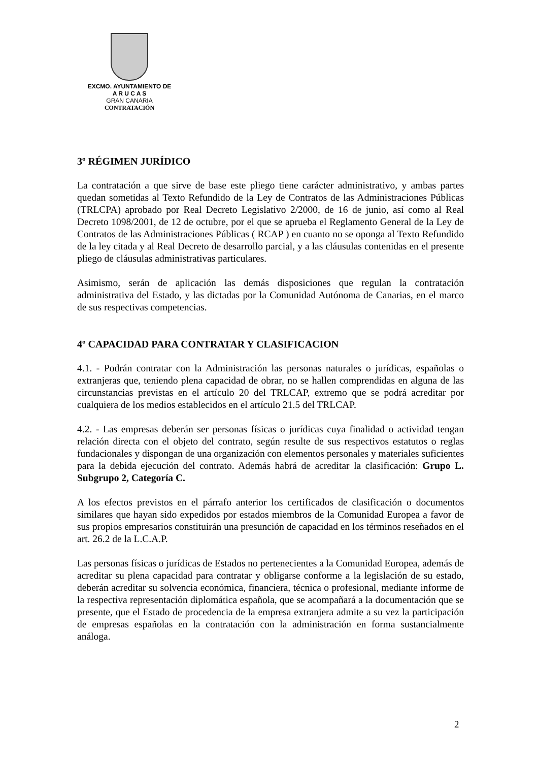EXCMO. AYUNTAMIENTO DE
A R U C A S
GRAN CANARIA
CONTRATACIÓN
3º RÉGIMEN JURÍDICO
La contratación a que sirve de base este pliego tiene carácter administrativo, y ambas partes quedan sometidas al Texto Refundido de la Ley de Contratos de las Administraciones Públicas (TRLCPA) aprobado por Real Decreto Legislativo 2/2000, de 16 de junio, así como al Real Decreto 1098/2001, de 12 de octubre, por el que se aprueba el Reglamento General de la Ley de Contratos de las Administraciones Públicas ( RCAP ) en cuanto no se oponga al Texto Refundido de la ley citada y al Real Decreto de desarrollo parcial, y a las cláusulas contenidas en el presente pliego de cláusulas administrativas particulares.
Asimismo, serán de aplicación las demás disposiciones que regulan la contratación administrativa del Estado, y las dictadas por la Comunidad Autónoma de Canarias, en el marco de sus respectivas competencias.
4º CAPACIDAD PARA CONTRATAR Y CLASIFICACION
4.1. - Podrán contratar con la Administración las personas naturales o jurídicas, españolas o extranjeras que, teniendo plena capacidad de obrar, no se hallen comprendidas en alguna de las circunstancias previstas en el artículo 20 del TRLCAP, extremo que se podrá acreditar por cualquiera de los medios establecidos en el artículo 21.5 del TRLCAP.
4.2. - Las empresas deberán ser personas físicas o jurídicas cuya finalidad o actividad tengan relación directa con el objeto del contrato, según resulte de sus respectivos estatutos o reglas fundacionales y dispongan de una organización con elementos personales y materiales suficientes para la debida ejecución del contrato. Además habrá de acreditar la clasificación: Grupo L. Subgrupo 2, Categoría C.
A los efectos previstos en el párrafo anterior los certificados de clasificación o documentos similares que hayan sido expedidos por estados miembros de la Comunidad Europea a favor de sus propios empresarios constituirán una presunción de capacidad en los términos reseñados en el art. 26.2 de la L.C.A.P.
Las personas físicas o jurídicas de Estados no pertenecientes a la Comunidad Europea, además de acreditar su plena capacidad para contratar y obligarse conforme a la legislación de su estado, deberán acreditar su solvencia económica, financiera, técnica o profesional, mediante informe de la respectiva representación diplomática española, que se acompañará a la documentación que se presente, que el Estado de procedencia de la empresa extranjera admite a su vez la participación de empresas españolas en la contratación con la administración en forma sustancialmente análoga.
2